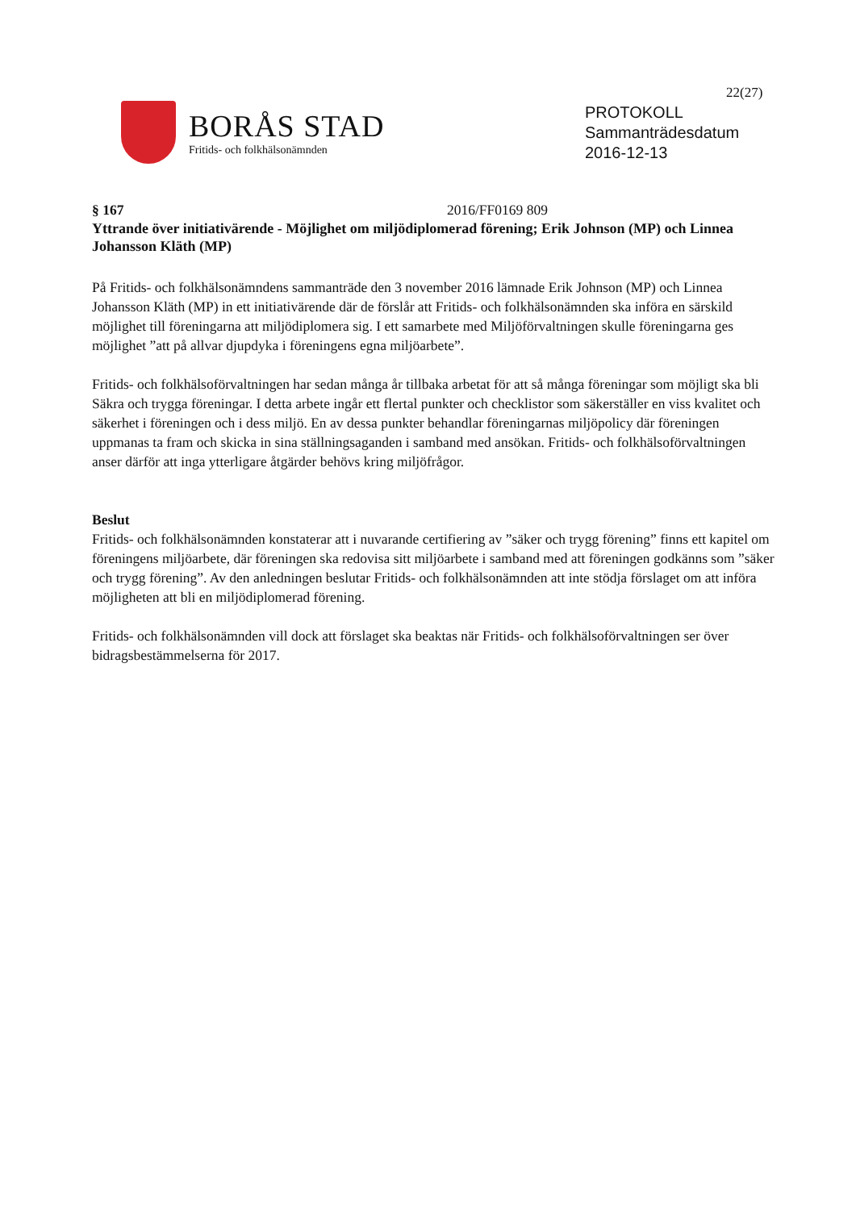22(27)
BORÅS STAD
Fritids- och folkhälsonämnden
PROTOKOLL
Sammanträdesdatum
2016-12-13
§ 167 2016/FF0169 809
Yttrande över initiativärende - Möjlighet om miljödiplomerad förening; Erik Johnson (MP) och Linnea Johansson Kläth (MP)
På Fritids- och folkhälsonämndens sammanträde den 3 november 2016 lämnade Erik Johnson (MP) och Linnea Johansson Kläth (MP) in ett initiativärende där de förslår att Fritids- och folkhälsonämnden ska införa en särskild möjlighet till föreningarna att miljödiplomera sig. I ett samarbete med Miljöförvaltningen skulle föreningarna ges möjlighet ”att på allvar djupdyka i föreningens egna miljöarbete”.
Fritids- och folkhälsoförvaltningen har sedan många år tillbaka arbetat för att så många föreningar som möjligt ska bli Säkra och trygga föreningar. I detta arbete ingår ett flertal punkter och checklistor som säkerställer en viss kvalitet och säkerhet i föreningen och i dess miljö. En av dessa punkter behandlar föreningarnas miljöpolicy där föreningen uppmanas ta fram och skicka in sina ställningsaganden i samband med ansökan. Fritids- och folkhälsoförvaltningen anser därför att inga ytterligare åtgärder behövs kring miljöfrågor.
Beslut
Fritids- och folkhälsonämnden konstaterar att i nuvarande certifiering av ”säker och trygg förening” finns ett kapitel om föreningens miljöarbete, där föreningen ska redovisa sitt miljöarbete i samband med att föreningen godkänns som ”säker och trygg förening”. Av den anledningen beslutar Fritids- och folkhälsonämnden att inte stödja förslaget om att införa möjligheten att bli en miljödiplomerad förening.
Fritids- och folkhälsonämnden vill dock att förslaget ska beaktas när Fritids- och folkhälsoförvaltningen ser över bidragsbestämmelserna för 2017.